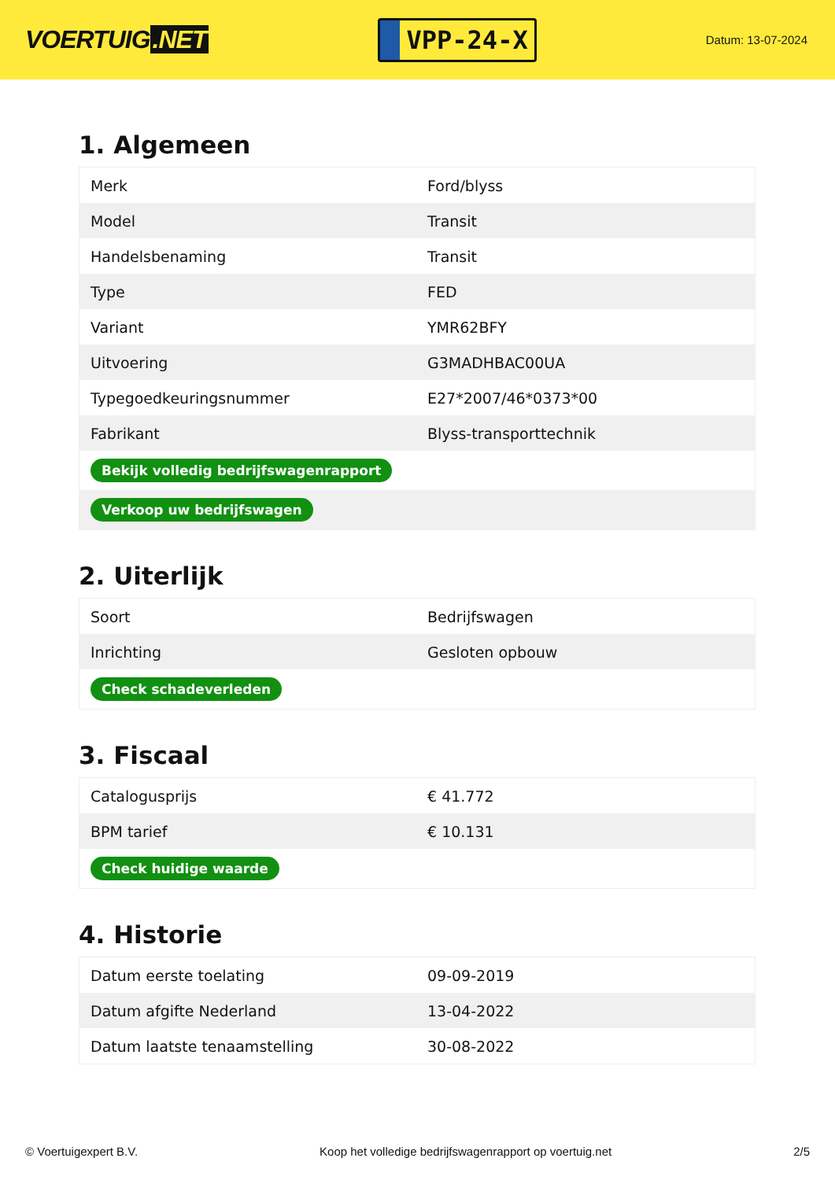VOERTUIG.NET
VPP-24-X
Datum: 13-07-2024
1. Algemeen
| Merk | Ford/blyss |
| Model | Transit |
| Handelsbenaming | Transit |
| Type | FED |
| Variant | YMR62BFY |
| Uitvoering | G3MADHBAC00UA |
| Typegoedkeuringsnummer | E27*2007/46*0373*00 |
| Fabrikant | Blyss-transporttechnik |
| Bekijk volledig bedrijfswagenrapport | |
| Verkoop uw bedrijfswagen | |
2. Uiterlijk
| Soort | Bedrijfswagen |
| Inrichting | Gesloten opbouw |
| Check schadeverleden | |
3. Fiscaal
| Catalogusprijs | € 41.772 |
| BPM tarief | € 10.131 |
| Check huidige waarde | |
4. Historie
| Datum eerste toelating | 09-09-2019 |
| Datum afgifte Nederland | 13-04-2022 |
| Datum laatste tenaamstelling | 30-08-2022 |
© Voertuigexpert B.V. Koop het volledige bedrijfswagenrapport op voertuig.net 2/5